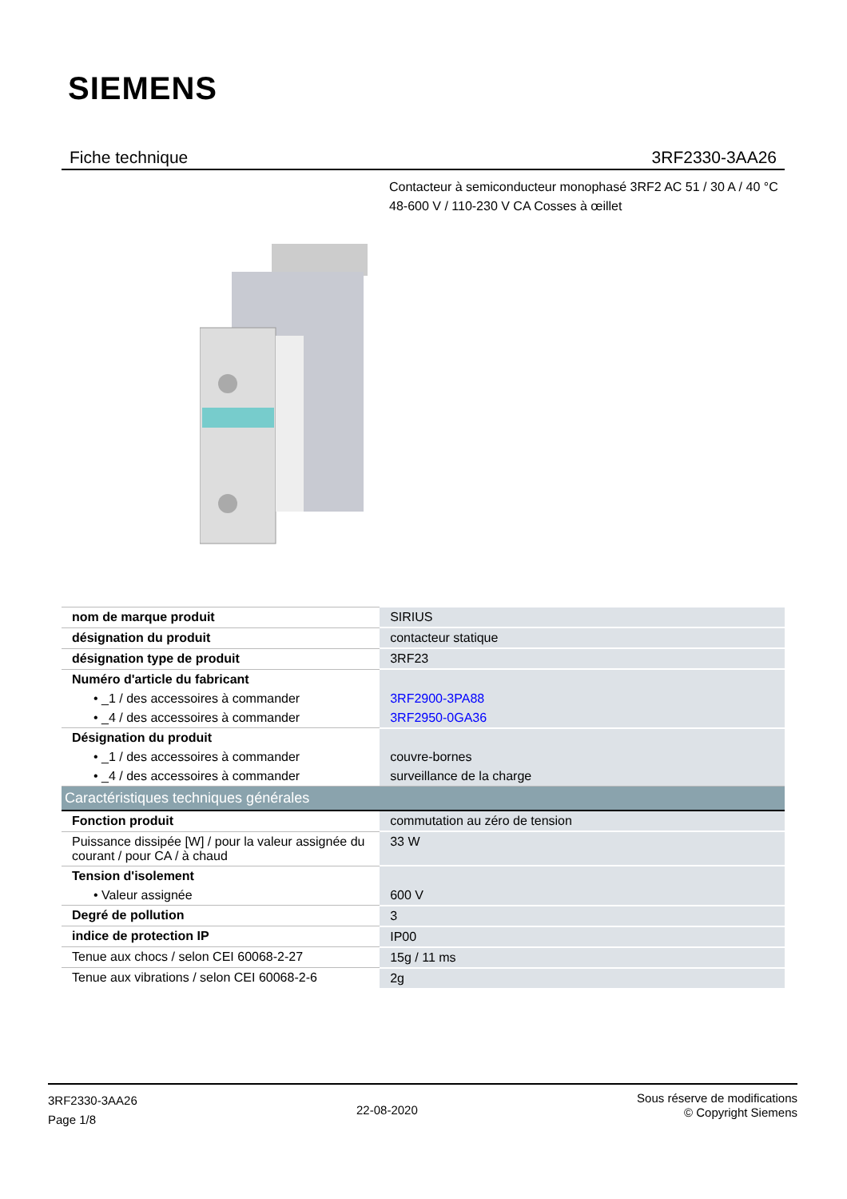SIEMENS
Fiche technique 3RF2330-3AA26
Contacteur à semiconducteur monophasé 3RF2 AC 51 / 30 A / 40 °C
48-600 V / 110-230 V CA Cosses à œillet
| nom de marque produit | SIRIUS |
| désignation du produit | contacteur statique |
| désignation type de produit | 3RF23 |
| Numéro d'article du fabricant | |
| • _1 / des accessoires à commander | 3RF2900-3PA88 |
| • _4 / des accessoires à commander | 3RF2950-0GA36 |
| Désignation du produit | |
| • _1 / des accessoires à commander | couvre-bornes |
| • _4 / des accessoires à commander | surveillance de la charge |
| Caractéristiques techniques générales | |
| Fonction produit | commutation au zéro de tension |
| Puissance dissipée [W] / pour la valeur assignée du courant / pour CA / à chaud | 33 W |
| Tension d'isolement | |
| • Valeur assignée | 600 V |
| Degré de pollution | 3 |
| indice de protection IP | IP00 |
| Tenue aux chocs / selon CEI 60068-2-27 | 15g / 11 ms |
| Tenue aux vibrations / selon CEI 60068-2-6 | 2g |
3RF2330-3AA26
Page 1/8
22-08-2020
Sous réserve de modifications
© Copyright Siemens